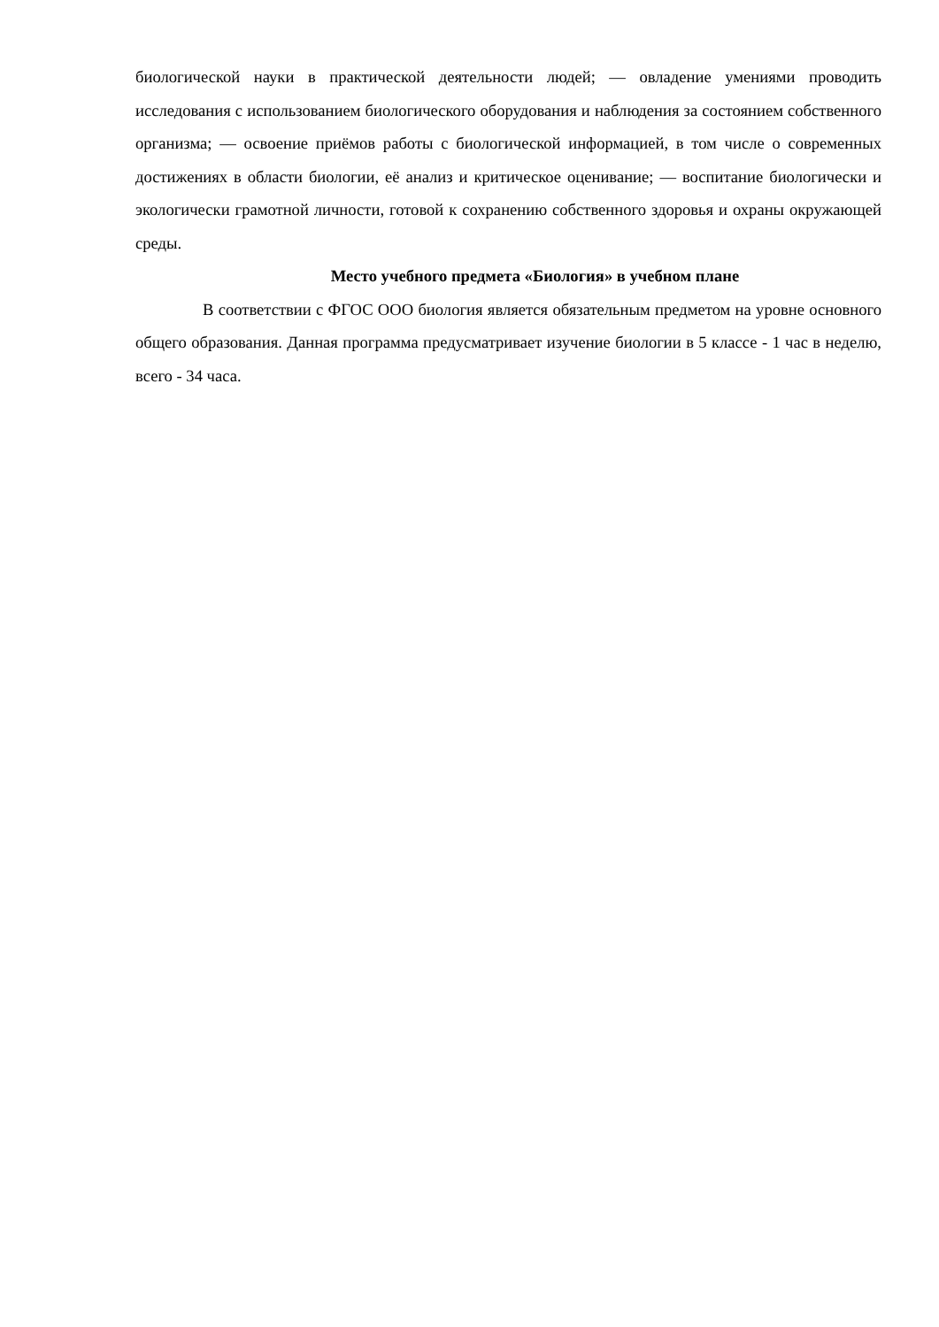биологической науки в практической деятельности людей; — овладение умениями проводить исследования с использованием биологического оборудования и наблюдения за состоянием собственного организма; — освоение приёмов работы с биологической информацией, в том числе о современных достижениях в области биологии, её анализ и критическое оценивание; — воспитание биологически и экологически грамотной личности, готовой к сохранению собственного здоровья и охраны окружающей среды.
Место учебного предмета «Биология» в учебном плане
В соответствии с ФГОС ООО биология является обязательным предметом на уровне основного общего образования. Данная программа предусматривает изучение биологии в 5 классе - 1 час в неделю, всего - 34 часа.